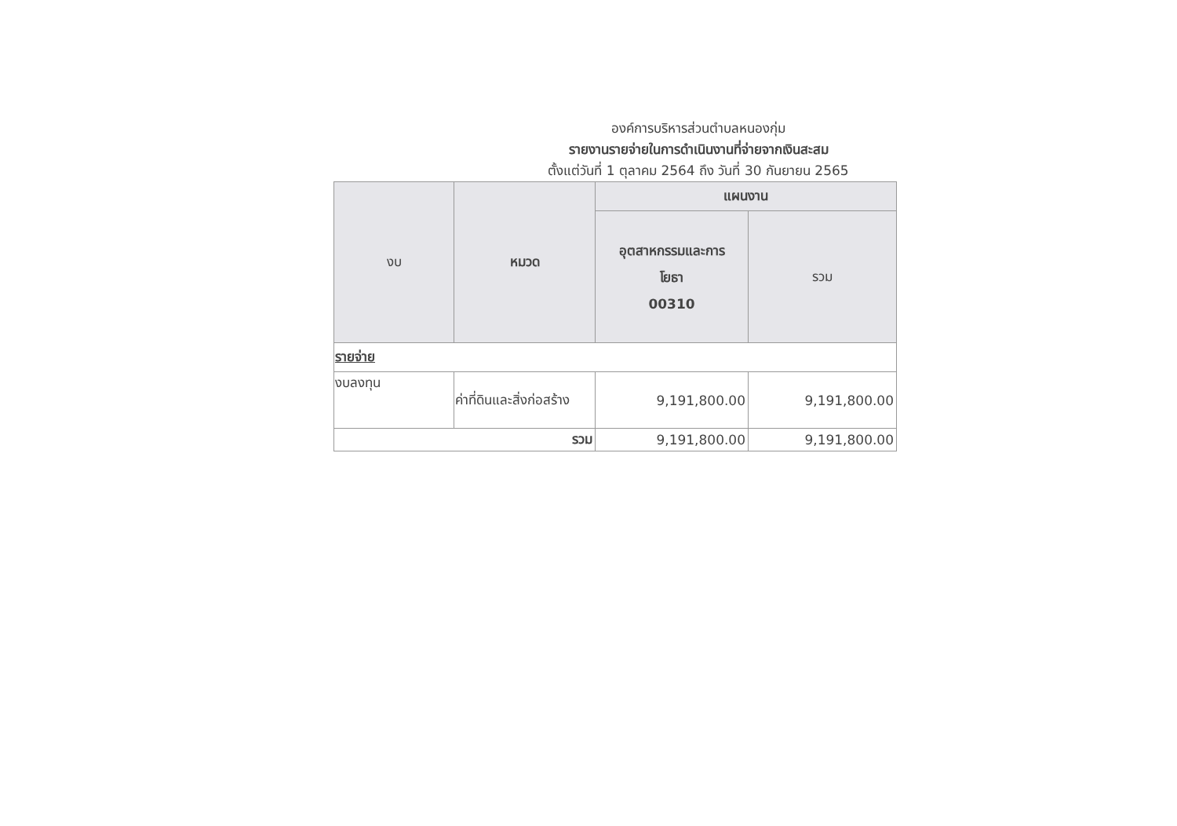องค์การบริหารส่วนตำบลหนองกุ่ม
รายงานรายจ่ายในการดำเนินงานที่จ่ายจากเงินสะสม
ตั้งแต่วันที่ 1 ตุลาคม 2564 ถึง วันที่ 30 กันยายน 2565
| งบ | หมวด | แผนงาน | |
| --- | --- | --- | --- |
| | | อุตสาหกรรมและการ โยธา 00310 | รวม |
| รายจ่าย | | | |
| งบลงทุน | ค่าที่ดินและสิ่งก่อสร้าง | 9,191,800.00 | 9,191,800.00 |
| รวม | | 9,191,800.00 | 9,191,800.00 |